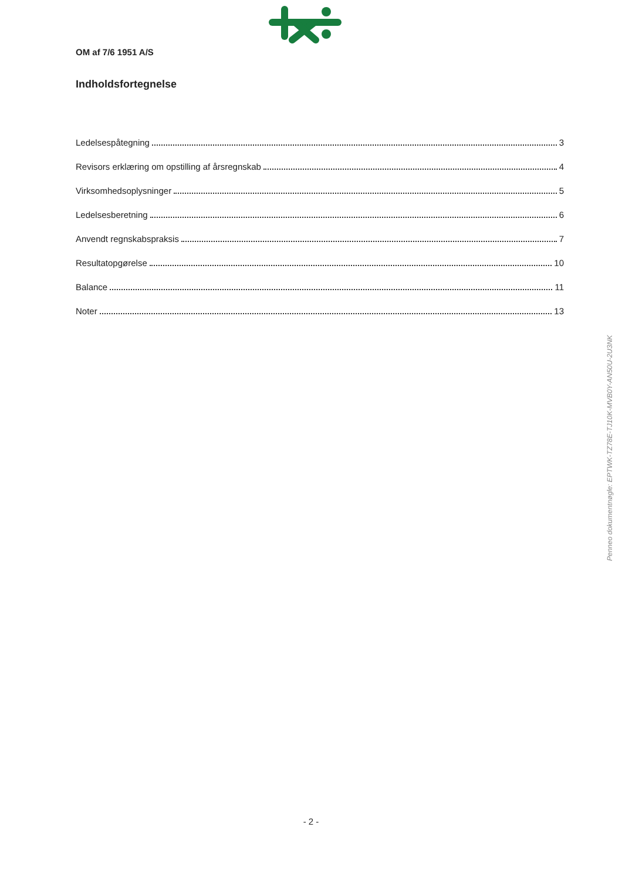OM af 7/6 1951 A/S
Indholdsfortegnelse
Ledelsespåtegning 3
Revisors erklæring om opstilling af årsregnskab 4
Virksomhedsoplysninger 5
Ledelsesberetning 6
Anvendt regnskabspraksis 7
Resultatopgørelse 10
Balance 11
Noter 13
- 2 -
Penneo dokumentnøgle: EPTWK-TZ78E-TJ10K-MVB0Y-AN50U-2U3NK